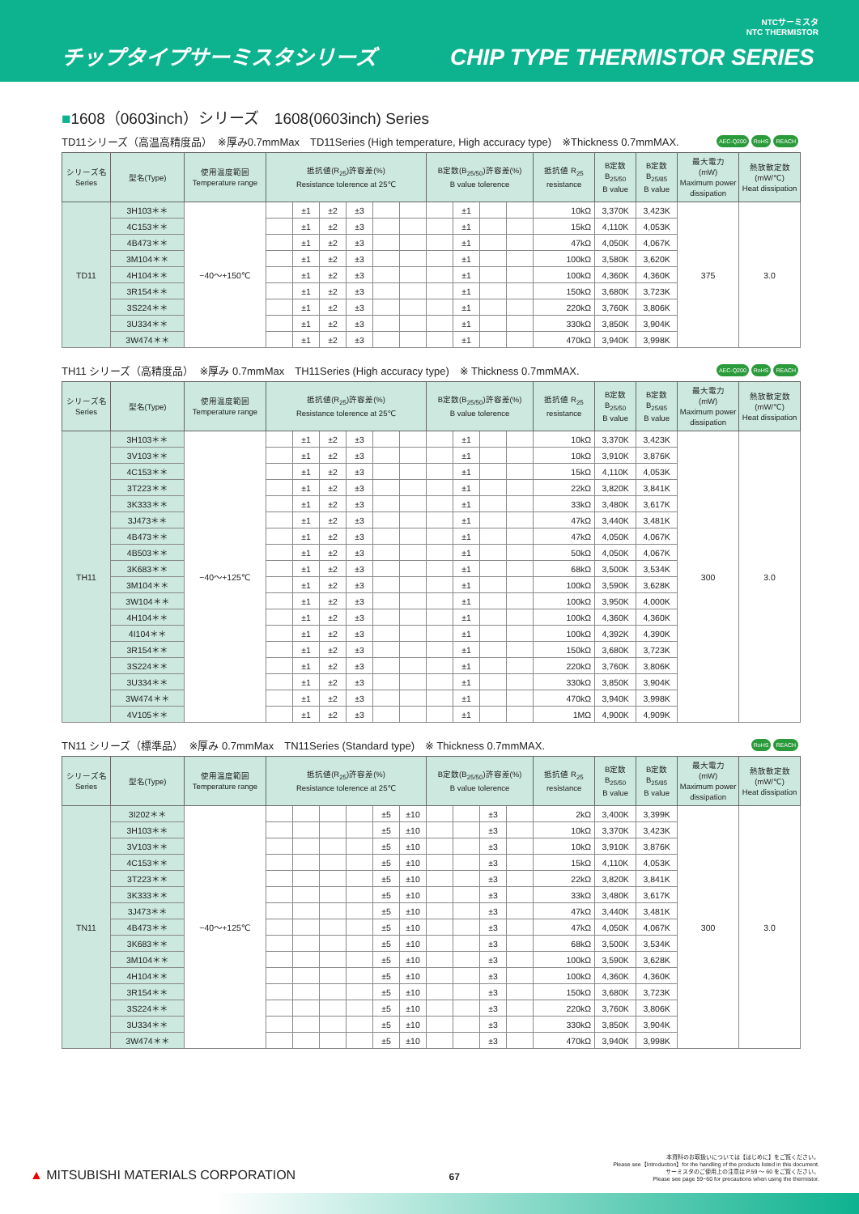チップタイプサーミスタシリーズ
CHIP TYPE THERMISTOR SERIES
NTCサーミスタ
NTC THERMISTOR
■1608（0603inch）シリーズ　1608(0603inch) Series
TD11シリーズ（高温高精度品）　※厚み0.7mmMax　TD11Series (High temperature, High accuracy type)　※Thickness 0.7mmMAX.
AEC-Q200 RoHS REACH
| シリーズ名 Series | 型名(Type) | 使用温度範囲 Temperature range | 抵抗値(R<sub>25</sub>)許容差(%) Resistance tolerence at 25℃ | | | | | | B定数(B<sub>25/50</sub>)許容差(%) B value tolerence | | | | 抵抗値 R<sub>25</sub> resistance | B定数 B<sub>25/50</sub> B value | B定数 B<sub>25/85</sub> B value | 最大電力 (mW) Maximum power dissipation | 熱放散定数 (mW/℃) Heat dissipation |
| --- | --- | --- | --- | --- | --- | --- | --- | --- | --- | --- | --- | --- | --- | --- | --- | --- | --- |
| TD11 | 3H103＊＊ | −40～+150℃ | | ±1 | ±2 | ±3 | | | | ±1 | | | 10kΩ | 3,370K | 3,423K | 375 | 3.0 |
| | 4C153＊＊ | | | ±1 | ±2 | ±3 | | | | ±1 | | | 15kΩ | 4,110K | 4,053K | | |
| | 4B473＊＊ | | | ±1 | ±2 | ±3 | | | | ±1 | | | 47kΩ | 4,050K | 4,067K | | |
| | 3M104＊＊ | | | ±1 | ±2 | ±3 | | | | ±1 | | | 100kΩ | 3,580K | 3,620K | | |
| | 4H104＊＊ | | | ±1 | ±2 | ±3 | | | | ±1 | | | 100kΩ | 4,360K | 4,360K | | |
| | 3R154＊＊ | | | ±1 | ±2 | ±3 | | | | ±1 | | | 150kΩ | 3,680K | 3,723K | | |
| | 3S224＊＊ | | | ±1 | ±2 | ±3 | | | | ±1 | | | 220kΩ | 3,760K | 3,806K | | |
| | 3U334＊＊ | | | ±1 | ±2 | ±3 | | | | ±1 | | | 330kΩ | 3,850K | 3,904K | | |
| | 3W474＊＊ | | | ±1 | ±2 | ±3 | | | | ±1 | | | 470kΩ | 3,940K | 3,998K | | |
TH11 シリーズ（高精度品）　※厚み 0.7mmMax　TH11Series (High accuracy type)　※ Thickness 0.7mmMAX.
AEC-Q200 RoHS REACH
| シリーズ名 Series | 型名(Type) | 使用温度範囲 Temperature range | 抵抗値(R<sub>25</sub>)許容差(%) Resistance tolerence at 25℃ | | | | | | B定数(B<sub>25/50</sub>)許容差(%) B value tolerence | | | | 抵抗値 R<sub>25</sub> resistance | B定数 B<sub>25/50</sub> B value | B定数 B<sub>25/85</sub> B value | 最大電力 (mW) Maximum power dissipation | 熱放散定数 (mW/℃) Heat dissipation |
| --- | --- | --- | --- | --- | --- | --- | --- | --- | --- | --- | --- | --- | --- | --- | --- | --- | --- |
| TH11 | 3H103＊＊ | −40～+125℃ | | ±1 | ±2 | ±3 | | | | ±1 | | | 10kΩ | 3,370K | 3,423K | 300 | 3.0 |
| | 3V103＊＊ | | | ±1 | ±2 | ±3 | | | | ±1 | | | 10kΩ | 3,910K | 3,876K | | |
| | 4C153＊＊ | | | ±1 | ±2 | ±3 | | | | ±1 | | | 15kΩ | 4,110K | 4,053K | | |
| | 3T223＊＊ | | | ±1 | ±2 | ±3 | | | | ±1 | | | 22kΩ | 3,820K | 3,841K | | |
| | 3K333＊＊ | | | ±1 | ±2 | ±3 | | | | ±1 | | | 33kΩ | 3,480K | 3,617K | | |
| | 3J473＊＊ | | | ±1 | ±2 | ±3 | | | | ±1 | | | 47kΩ | 3,440K | 3,481K | | |
| | 4B473＊＊ | | | ±1 | ±2 | ±3 | | | | ±1 | | | 47kΩ | 4,050K | 4,067K | | |
| | 4B503＊＊ | | | ±1 | ±2 | ±3 | | | | ±1 | | | 50kΩ | 4,050K | 4,067K | | |
| | 3K683＊＊ | | | ±1 | ±2 | ±3 | | | | ±1 | | | 68kΩ | 3,500K | 3,534K | | |
| | 3M104＊＊ | | | ±1 | ±2 | ±3 | | | | ±1 | | | 100kΩ | 3,590K | 3,628K | | |
| | 3W104＊＊ | | | ±1 | ±2 | ±3 | | | | ±1 | | | 100kΩ | 3,950K | 4,000K | | |
| | 4H104＊＊ | | | ±1 | ±2 | ±3 | | | | ±1 | | | 100kΩ | 4,360K | 4,360K | | |
| | 4I104＊＊ | | | ±1 | ±2 | ±3 | | | | ±1 | | | 100kΩ | 4,392K | 4,390K | | |
| | 3R154＊＊ | | | ±1 | ±2 | ±3 | | | | ±1 | | | 150kΩ | 3,680K | 3,723K | | |
| | 3S224＊＊ | | | ±1 | ±2 | ±3 | | | | ±1 | | | 220kΩ | 3,760K | 3,806K | | |
| | 3U334＊＊ | | | ±1 | ±2 | ±3 | | | | ±1 | | | 330kΩ | 3,850K | 3,904K | | |
| | 3W474＊＊ | | | ±1 | ±2 | ±3 | | | | ±1 | | | 470kΩ | 3,940K | 3,998K | | |
| | 4V105＊＊ | | | ±1 | ±2 | ±3 | | | | ±1 | | | 1MΩ | 4,900K | 4,909K | | |
TN11 シリーズ（標準品）　※厚み 0.7mmMax　TN11Series (Standard type)　※ Thickness 0.7mmMAX.
RoHS REACH
| シリーズ名 Series | 型名(Type) | 使用温度範囲 Temperature range | 抵抗値(R<sub>25</sub>)許容差(%) Resistance tolerence at 25℃ | | | | | | B定数(B<sub>25/50</sub>)許容差(%) B value tolerence | | | | 抵抗値 R<sub>25</sub> resistance | B定数 B<sub>25/50</sub> B value | B定数 B<sub>25/85</sub> B value | 最大電力 (mW) Maximum power dissipation | 熱放散定数 (mW/℃) Heat dissipation |
| --- | --- | --- | --- | --- | --- | --- | --- | --- | --- | --- | --- | --- | --- | --- | --- | --- | --- |
| TN11 | 3I202＊＊ | −40～+125℃ | | | | | ±5 | ±10 | | | ±3 | | 2kΩ | 3,400K | 3,399K | 300 | 3.0 |
| | 3H103＊＊ | | | | | | ±5 | ±10 | | | ±3 | | 10kΩ | 3,370K | 3,423K | | |
| | 3V103＊＊ | | | | | | ±5 | ±10 | | | ±3 | | 10kΩ | 3,910K | 3,876K | | |
| | 4C153＊＊ | | | | | | ±5 | ±10 | | | ±3 | | 15kΩ | 4,110K | 4,053K | | |
| | 3T223＊＊ | | | | | | ±5 | ±10 | | | ±3 | | 22kΩ | 3,820K | 3,841K | | |
| | 3K333＊＊ | | | | | | ±5 | ±10 | | | ±3 | | 33kΩ | 3,480K | 3,617K | | |
| | 3J473＊＊ | | | | | | ±5 | ±10 | | | ±3 | | 47kΩ | 3,440K | 3,481K | | |
| | 4B473＊＊ | | | | | | ±5 | ±10 | | | ±3 | | 47kΩ | 4,050K | 4,067K | | |
| | 3K683＊＊ | | | | | | ±5 | ±10 | | | ±3 | | 68kΩ | 3,500K | 3,534K | | |
| | 3M104＊＊ | | | | | | ±5 | ±10 | | | ±3 | | 100kΩ | 3,590K | 3,628K | | |
| | 4H104＊＊ | | | | | | ±5 | ±10 | | | ±3 | | 100kΩ | 4,360K | 4,360K | | |
| | 3R154＊＊ | | | | | | ±5 | ±10 | | | ±3 | | 150kΩ | 3,680K | 3,723K | | |
| | 3S224＊＊ | | | | | | ±5 | ±10 | | | ±3 | | 220kΩ | 3,760K | 3,806K | | |
| | 3U334＊＊ | | | | | | ±5 | ±10 | | | ±3 | | 330kΩ | 3,850K | 3,904K | | |
| | 3W474＊＊ | | | | | | ±5 | ±10 | | | ±3 | | 470kΩ | 3,940K | 3,998K | | |
▲ MITSUBISHI MATERIALS CORPORATION
67
本資料のお取扱いについては【はじめに】をご覧ください。
Please see【Introduction】for the handling of the products listed in this document.
サーミスタのご使用上の注意は P.59 ～ 60 をご覧ください。
Please see page 59~60 for precautions when using the thermistor.